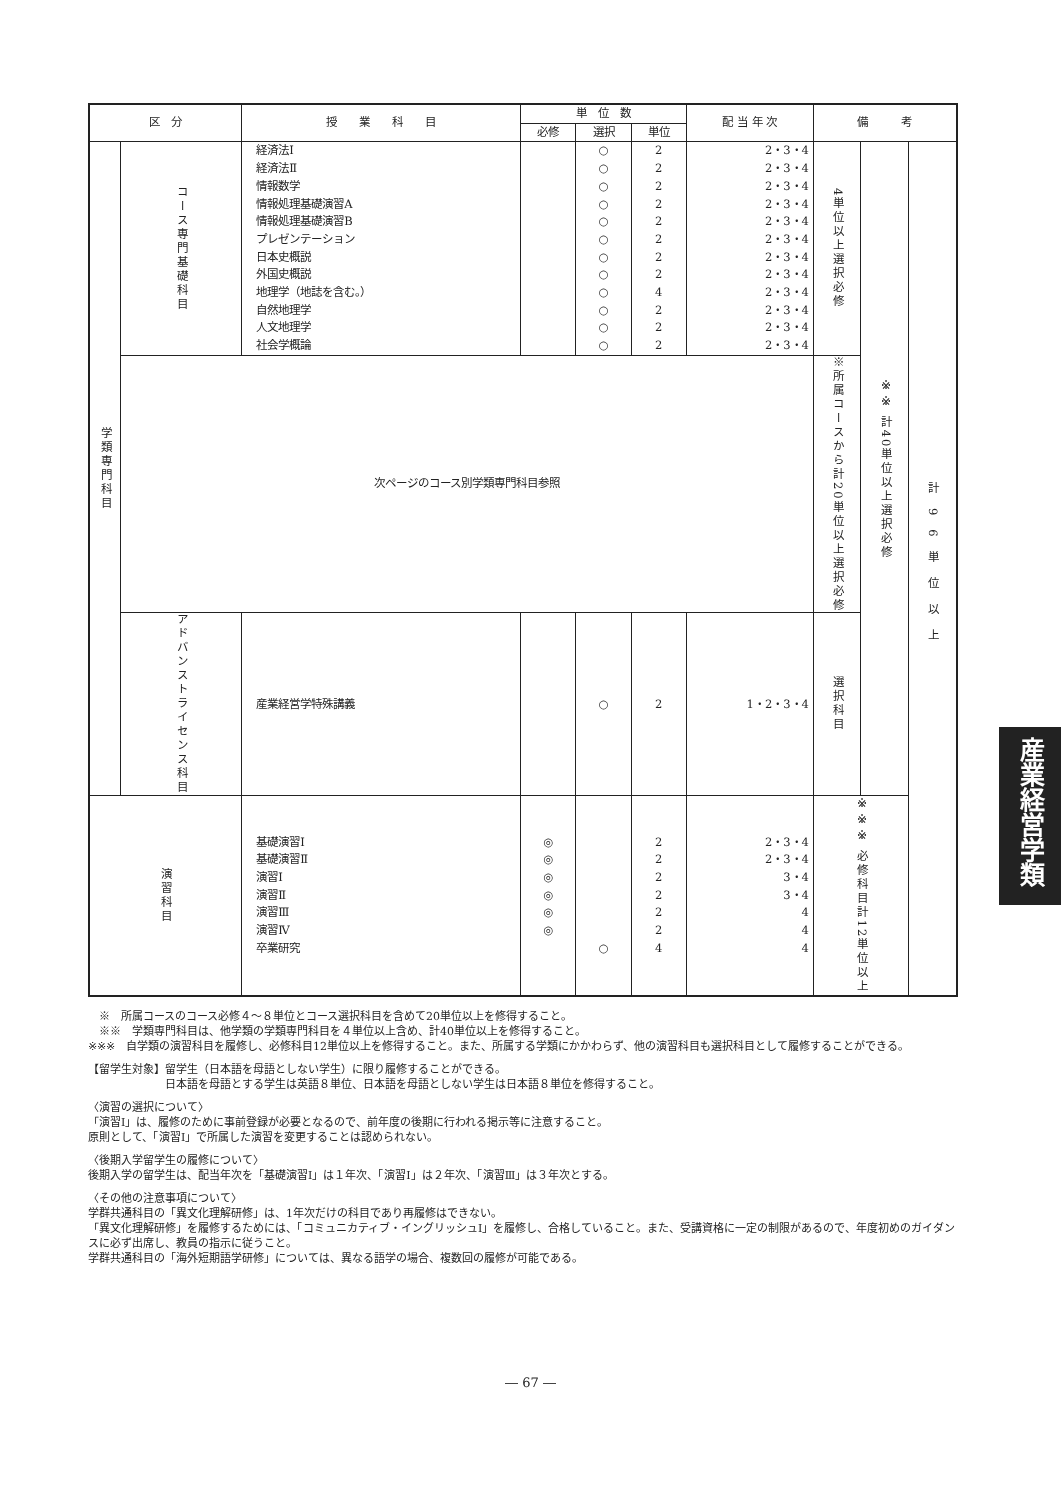| 区 分 | | 授 業 科 目 | 単 位 数 | | | 配 当 年 次 | 備 考 | | |
| --- | --- | --- | --- | --- | --- | --- | --- | --- | --- |
| | | | 必修 | 選択 | 単位 | | | | |
| 学類専門科目 | コース専門基礎科目 | 経済法Ⅰ 経済法Ⅱ 情報数学 情報処理基礎演習A 情報処理基礎演習B プレゼンテーション 日本史概説 外国史概説 地理学（地誌を含む。） 自然地理学 人文地理学 社会学概論 | | ○ ○ ○ ○ ○ ○ ○ ○ ○ ○ ○ ○ | 2 2 2 2 2 2 2 2 4 2 2 2 | 2・3・4 2・3・4 2・3・4 2・3・4 2・3・4 2・3・4 2・3・4 2・3・4 2・3・4 2・3・4 2・3・4 2・3・4 | 4単位以上選択必修 | ※※ 計40単位以上選択必修 | 計96単位以上 |
| | 次ページのコース別学類専門科目参照 | | | | | | ※所属コースから計20単位以上選択必修 | | |
| | アドバンストライセンス科目 | 産業経営学特殊講義 | | ○ | 2 | 1・2・3・4 | 選択科目 | | |
| 演習科目 | | 基礎演習Ⅰ 基礎演習Ⅱ 演習Ⅰ 演習Ⅱ 演習Ⅲ 演習Ⅳ 卒業研究 | ◎ ◎ ◎ ◎ ◎ ◎ | ○ | 2 2 2 2 2 2 4 | 2・3・4 2・3・4 3・4 3・4 4 4 4 | ※※※ 必修科目計12単位以上 | | |
　※　所属コースのコース必修４～８単位とコース選択科目を含めて20単位以上を修得すること。
　※※　学類専門科目は、他学類の学類専門科目を４単位以上含め、計40単位以上を修得すること。
※※※　自学類の演習科目を履修し、必修科目12単位以上を修得すること。また、所属する学類にかかわらず、他の演習科目も選択科目として履修することができる。
【留学生対象】留学生（日本語を母語としない学生）に限り履修することができる。
　　　　　　　日本語を母語とする学生は英語８単位、日本語を母語としない学生は日本語８単位を修得すること。
〈演習の選択について〉
「演習Ⅰ」は、履修のために事前登録が必要となるので、前年度の後期に行われる掲示等に注意すること。
原則として、「演習Ⅰ」で所属した演習を変更することは認められない。
〈後期入学留学生の履修について〉
後期入学の留学生は、配当年次を「基礎演習Ⅰ」は１年次、「演習Ⅰ」は２年次、「演習Ⅲ」は３年次とする。
〈その他の注意事項について〉
学群共通科目の「異文化理解研修」は、1年次だけの科目であり再履修はできない。
「異文化理解研修」を履修するためには、「コミュニカティブ・イングリッシュⅠ」を履修し、合格していること。また、受講資格に一定の制限があるので、年度初めのガイダンスに必ず出席し、教員の指示に従うこと。
学群共通科目の「海外短期語学研修」については、異なる語学の場合、複数回の履修が可能である。
産業経営学類
― 67 ―